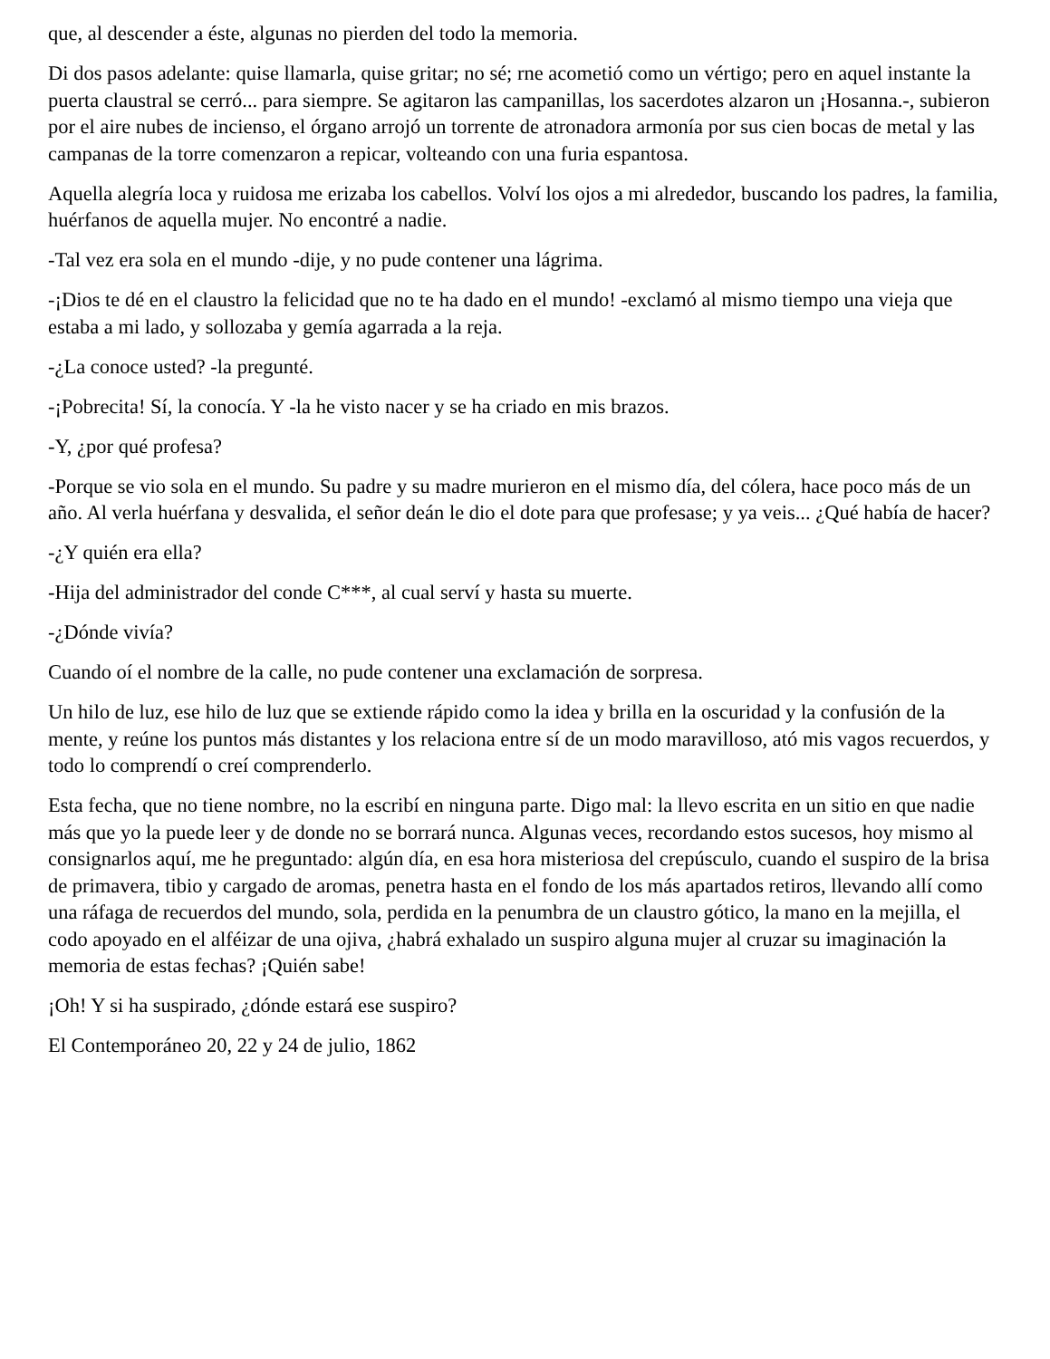que, al descender a éste, algunas no pierden del todo la memoria.
Di dos pasos adelante: quise llamarla, quise gritar; no sé; rne acometió como un vértigo; pero en aquel instante la puerta claustral se cerró... para siempre. Se agitaron las campanillas, los sacerdotes alzaron un ¡Hosanna.-, subieron por el aire nubes de incienso, el órgano arrojó un torrente de atronadora armonía por sus cien bocas de metal y las campanas de la torre comenzaron a repicar, volteando con una furia espantosa.
Aquella alegría loca y ruidosa me erizaba los cabellos. Volví los ojos a mi alrededor, buscando los padres, la familia, huérfanos de aquella mujer. No encontré a nadie.
-Tal vez era sola en el mundo -dije, y no pude contener una lágrima.
-¡Dios te dé en el claustro la felicidad que no te ha dado en el mundo! -exclamó al mismo tiempo una vieja que estaba a mi lado, y sollozaba y gemía agarrada a la reja.
-¿La conoce usted? -la pregunté.
-¡Pobrecita! Sí, la conocía. Y -la he visto nacer y se ha criado en mis brazos.
-Y, ¿por qué profesa?
-Porque se vio sola en el mundo. Su padre y su madre murieron en el mismo día, del cólera, hace poco más de un año. Al verla huérfana y desvalida, el señor deán le dio el dote para que profesase; y ya veis... ¿Qué había de hacer?
-¿Y quién era ella?
-Hija del administrador del conde C***, al cual serví y hasta su muerte.
-¿Dónde vivía?
Cuando oí el nombre de la calle, no pude contener una exclamación de sorpresa.
Un hilo de luz, ese hilo de luz que se extiende rápido como la idea y brilla en la oscuridad y la confusión de la mente, y reúne los puntos más distantes y los relaciona entre sí de un modo maravilloso, ató mis vagos recuerdos, y todo lo comprendí o creí comprenderlo.
Esta fecha, que no tiene nombre, no la escribí en ninguna parte. Digo mal: la llevo escrita en un sitio en que nadie más que yo la puede leer y de donde no se borrará nunca. Algunas veces, recordando estos sucesos, hoy mismo al consignarlos aquí, me he preguntado: algún día, en esa hora misteriosa del crepúsculo, cuando el suspiro de la brisa de primavera, tibio y cargado de aromas, penetra hasta en el fondo de los más apartados retiros, llevando allí como una ráfaga de recuerdos del mundo, sola, perdida en la penumbra de un claustro gótico, la mano en la mejilla, el codo apoyado en el alféizar de una ojiva, ¿habrá exhalado un suspiro alguna mujer al cruzar su imaginación la memoria de estas fechas? ¡Quién sabe!
¡Oh! Y si ha suspirado, ¿dónde estará ese suspiro?
El Contemporáneo 20, 22 y 24 de julio, 1862